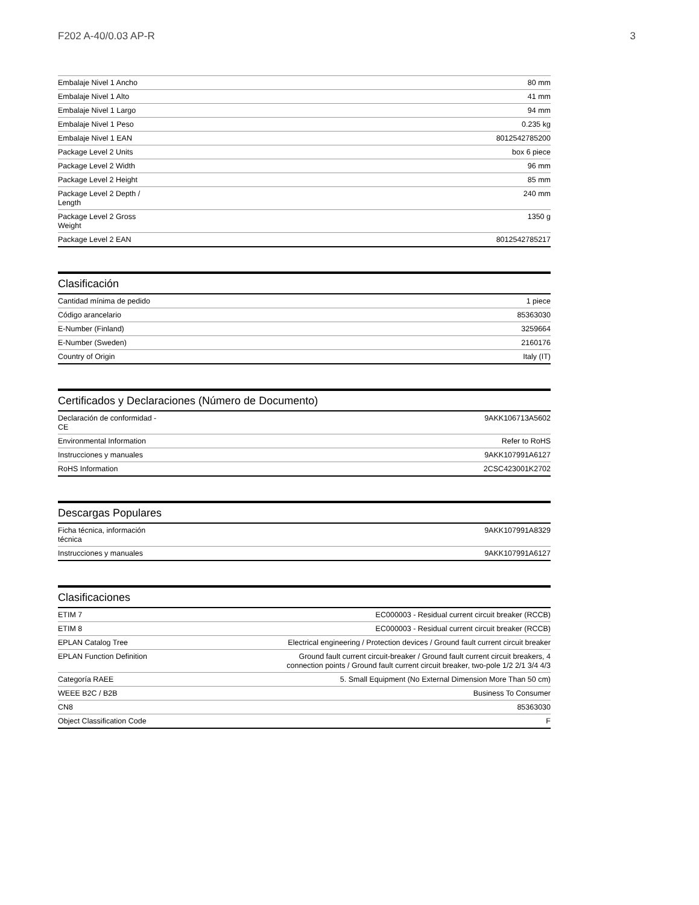F202 A-40/0.03 AP-R 3
| Embalaje Nivel 1 Ancho | 80 mm |
| Embalaje Nivel 1 Alto | 41 mm |
| Embalaje Nivel 1 Largo | 94 mm |
| Embalaje Nivel 1 Peso | 0.235 kg |
| Embalaje Nivel 1 EAN | 8012542785200 |
| Package Level 2 Units | box 6 piece |
| Package Level 2 Width | 96 mm |
| Package Level 2 Height | 85 mm |
| Package Level 2 Depth / Length | 240 mm |
| Package Level 2 Gross Weight | 1350 g |
| Package Level 2 EAN | 8012542785217 |
Clasificación
| Cantidad mínima de pedido | 1 piece |
| Código arancelario | 85363030 |
| E-Number (Finland) | 3259664 |
| E-Number (Sweden) | 2160176 |
| Country of Origin | Italy (IT) |
Certificados y Declaraciones (Número de Documento)
| Declaración de conformidad - CE | 9AKK106713A5602 |
| Environmental Information | Refer to RoHS |
| Instrucciones y manuales | 9AKK107991A6127 |
| RoHS Information | 2CSC423001K2702 |
Descargas Populares
| Ficha técnica, información técnica | 9AKK107991A8329 |
| Instrucciones y manuales | 9AKK107991A6127 |
Clasificaciones
| ETIM 7 | EC000003 - Residual current circuit breaker (RCCB) |
| ETIM 8 | EC000003 - Residual current circuit breaker (RCCB) |
| EPLAN Catalog Tree | Electrical engineering / Protection devices / Ground fault current circuit breaker |
| EPLAN Function Definition | Ground fault current circuit-breaker / Ground fault current circuit breakers, 4 connection points / Ground fault current circuit breaker, two-pole 1/2 2/1 3/4 4/3 |
| Categoría RAEE | 5. Small Equipment (No External Dimension More Than 50 cm) |
| WEEE B2C / B2B | Business To Consumer |
| CN8 | 85363030 |
| Object Classification Code | F |